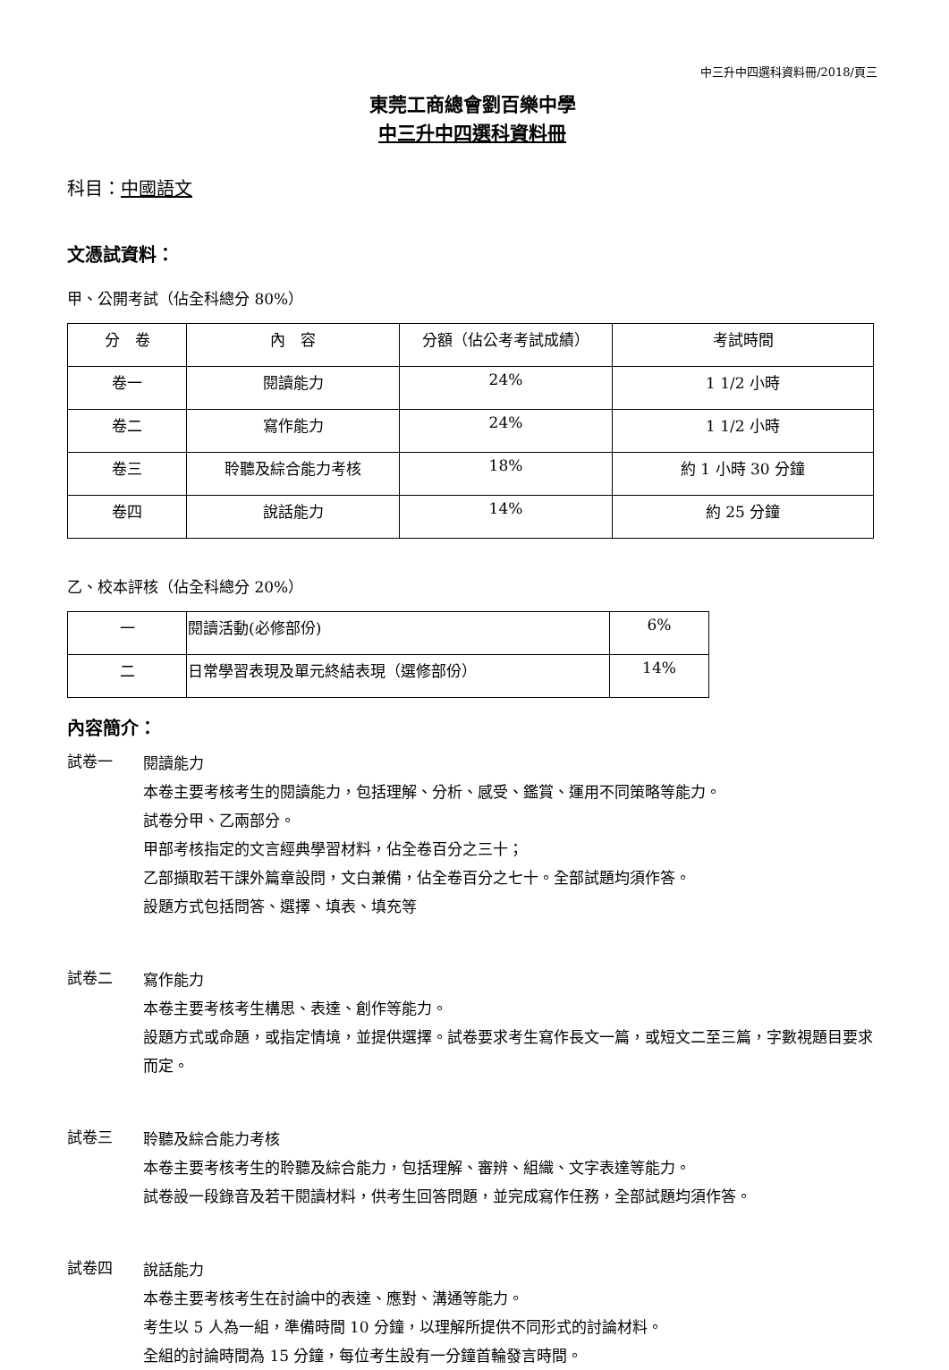中三升中四選科資料冊/2018/頁三
東莞工商總會劉百樂中學
中三升中四選科資料冊
科目：中國語文
文憑試資料：
甲、公開考試（佔全科總分 80%）
| 分 卷 | 內 容 | 分額（佔公考考試成績） | 考試時間 |
| --- | --- | --- | --- |
| 卷一 | 閱讀能力 | 24% | 1 1/2 小時 |
| 卷二 | 寫作能力 | 24% | 1 1/2 小時 |
| 卷三 | 聆聽及綜合能力考核 | 18% | 約 1 小時 30 分鐘 |
| 卷四 | 說話能力 | 14% | 約 25 分鐘 |
乙、校本評核（佔全科總分 20%）
| 一 | 閱讀活動(必修部份) | 6% |
| 二 | 日常學習表現及單元終結表現（選修部份） | 14% |
內容簡介：
試卷一
閱讀能力
本卷主要考核考生的閱讀能力，包括理解、分析、感受、鑑賞、運用不同策略等能力。
試卷分甲、乙兩部分。
甲部考核指定的文言經典學習材料，佔全卷百分之三十；
乙部擷取若干課外篇章設問，文白兼備，佔全卷百分之七十。全部試題均須作答。
設題方式包括問答、選擇、填表、填充等
試卷二
寫作能力
本卷主要考核考生構思、表達、創作等能力。
設題方式或命題，或指定情境，並提供選擇。試卷要求考生寫作長文一篇，或短文二至三篇，字數視題目要求而定。
試卷三
聆聽及綜合能力考核
本卷主要考核考生的聆聽及綜合能力，包括理解、審辨、組織、文字表達等能力。
試卷設一段錄音及若干閱讀材料，供考生回答問題，並完成寫作任務，全部試題均須作答。
試卷四
說話能力
本卷主要考核考生在討論中的表達、應對、溝通等能力。
考生以 5 人為一組，準備時間 10 分鐘，以理解所提供不同形式的討論材料。
全組的討論時間為 15 分鐘，每位考生設有一分鐘首輪發言時間。